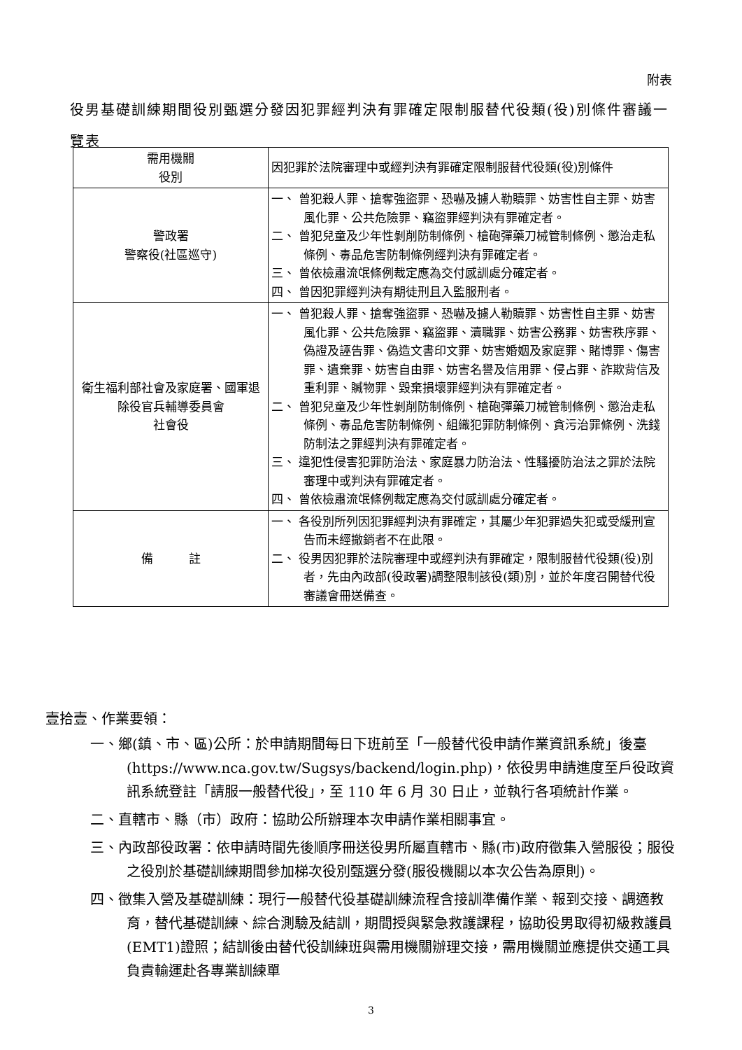附表
役男基礎訓練期間役別甄選分發因犯罪經判決有罪確定限制服替代役類(役)別條件審議一覽表
| 需用機關 役別 | 因犯罪於法院審理中或經判決有罪確定限制服替代役類(役)別條件 |
| 警政署 警察役(社區巡守) | 一、 曾犯殺人罪、搶奪強盜罪、恐嚇及擄人勒贖罪、妨害性自主罪、妨害風化罪、公共危險罪、竊盜罪經判決有罪確定者。 二、 曾犯兒童及少年性剝削防制條例、槍砲彈藥刀械管制條例、懲治走私條例、毒品危害防制條例經判決有罪確定者。 三、 曾依檢肅流氓條例裁定應為交付感訓處分確定者。 四、 曾因犯罪經判決有期徒刑且入監服刑者。 |
| 衛生福利部社會及家庭署、國軍退除役官兵輔導委員會 社會役 | 一、 曾犯殺人罪、搶奪強盜罪、恐嚇及擄人勒贖罪、妨害性自主罪、妨害風化罪、公共危險罪、竊盜罪、瀆職罪、妨害公務罪、妨害秩序罪、偽證及誣告罪、偽造文書印文罪、妨害婚姻及家庭罪、賭博罪、傷害罪、遺棄罪、妨害自由罪、妨害名譽及信用罪、侵占罪、詐欺背信及重利罪、贓物罪、毀棄損壞罪經判決有罪確定者。 二、 曾犯兒童及少年性剝削防制條例、槍砲彈藥刀械管制條例、懲治走私條例、毒品危害防制條例、組織犯罪防制條例、貪污治罪條例、洗錢防制法之罪經判決有罪確定者。 三、 違犯性侵害犯罪防治法、家庭暴力防治法、性騷擾防治法之罪於法院審理中或判決有罪確定者。 四、 曾依檢肅流氓條例裁定應為交付感訓處分確定者。 |
| 備 註 | 一、 各役別所列因犯罪經判決有罪確定，其屬少年犯罪過失犯或受緩刑宣告而未經撤銷者不在此限。 二、 役男因犯罪於法院審理中或經判決有罪確定，限制服替代役類(役)別者，先由內政部(役政署)調整限制該役(類)別，並於年度召開替代役審議會冊送備查。 |
壹拾壹、作業要領：
一、鄉(鎮、市、區)公所：於申請期間每日下班前至「一般替代役申請作業資訊系統」後臺(https://www.nca.gov.tw/Sugsys/backend/login.php)，依役男申請進度至戶役政資訊系統登註「請服一般替代役」，至 110 年 6 月 30 日止，並執行各項統計作業。
二、直轄市、縣（市）政府：協助公所辦理本次申請作業相關事宜。
三、內政部役政署：依申請時間先後順序冊送役男所屬直轄市、縣(市)政府徵集入營服役；服役之役別於基礎訓練期間參加梯次役別甄選分發(服役機關以本次公告為原則)。
四、徵集入營及基礎訓練：現行一般替代役基礎訓練流程含接訓準備作業、報到交接、調適教育，替代基礎訓練、綜合測驗及結訓，期間授與緊急救護課程，協助役男取得初級救護員(EMT1)證照；結訓後由替代役訓練班與需用機關辦理交接，需用機關並應提供交通工具負責輸運赴各專業訓練單
3